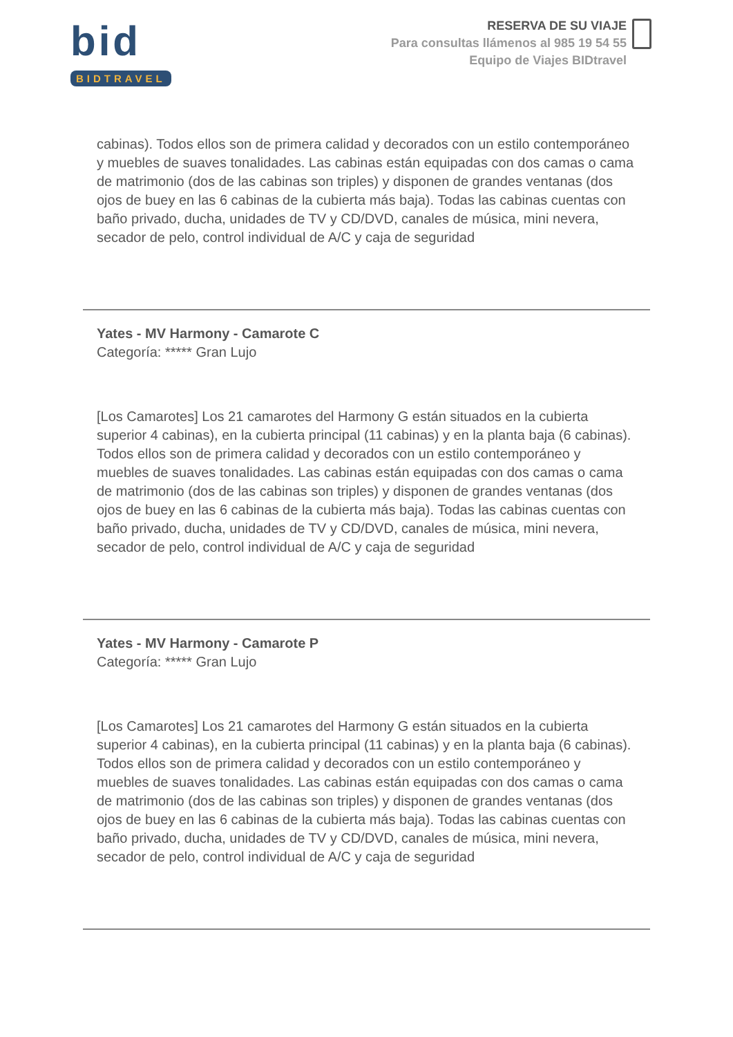bid
BIDTRAVEL
RESERVA DE SU VIAJE
Para consultas llámenos al 985 19 54 55
Equipo de Viajes BIDtravel
cabinas). Todos ellos son de primera calidad y decorados con un estilo contemporáneo y muebles de suaves tonalidades. Las cabinas están equipadas con dos camas o cama de matrimonio (dos de las cabinas son triples) y disponen de grandes ventanas (dos ojos de buey en las 6 cabinas de la cubierta más baja). Todas las cabinas cuentas con baño privado, ducha, unidades de TV y CD/DVD, canales de música, mini nevera, secador de pelo, control individual de A/C y caja de seguridad
Yates - MV Harmony - Camarote C
Categoría: ***** Gran Lujo
[Los Camarotes] Los 21 camarotes del Harmony G están situados en la cubierta superior 4 cabinas), en la cubierta principal (11 cabinas) y en la planta baja (6 cabinas). Todos ellos son de primera calidad y decorados con un estilo contemporáneo y muebles de suaves tonalidades. Las cabinas están equipadas con dos camas o cama de matrimonio (dos de las cabinas son triples) y disponen de grandes ventanas (dos ojos de buey en las 6 cabinas de la cubierta más baja). Todas las cabinas cuentas con baño privado, ducha, unidades de TV y CD/DVD, canales de música, mini nevera, secador de pelo, control individual de A/C y caja de seguridad
Yates - MV Harmony - Camarote P
Categoría: ***** Gran Lujo
[Los Camarotes] Los 21 camarotes del Harmony G están situados en la cubierta superior 4 cabinas), en la cubierta principal (11 cabinas) y en la planta baja (6 cabinas). Todos ellos son de primera calidad y decorados con un estilo contemporáneo y muebles de suaves tonalidades. Las cabinas están equipadas con dos camas o cama de matrimonio (dos de las cabinas son triples) y disponen de grandes ventanas (dos ojos de buey en las 6 cabinas de la cubierta más baja). Todas las cabinas cuentas con baño privado, ducha, unidades de TV y CD/DVD, canales de música, mini nevera, secador de pelo, control individual de A/C y caja de seguridad